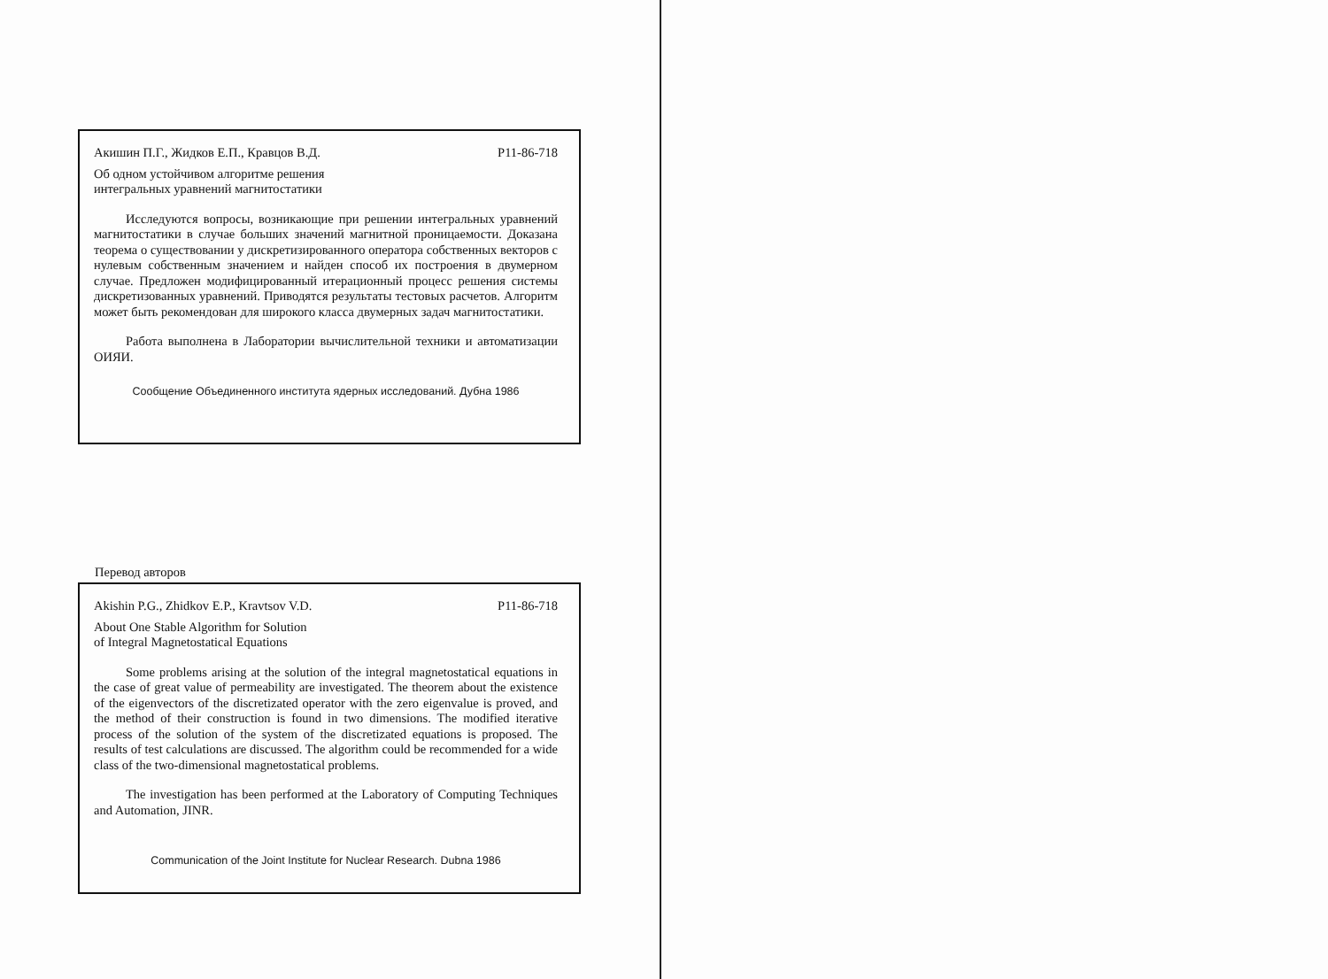Акишин П.Г., Жидков Е.П., Кравцов В.Д. P11-86-718
Об одном устойчивом алгоритме решения
интегральных уравнений магнитостатики
Исследуются вопросы, возникающие при решении интегральных уравнений магнитостатики в случае больших значений магнитной проницаемости. Доказана теорема о существовании у дискретизированного оператора собственных векторов с нулевым собственным значением и найден способ их построения в двумерном случае. Предложен модифицированный итерационный процесс решения системы дискретизованных уравнений. Приводятся результаты тестовых расчетов. Алгоритм может быть рекомендован для широкого класса двумерных задач магнитостатики.
Работа выполнена в Лаборатории вычислительной техники и автоматизации ОИЯИ.
Сообщение Объединенного института ядерных исследований. Дубна 1986
Перевод авторов
Akishin P.G., Zhidkov E.P., Kravtsov V.D. P11-86-718
About One Stable Algorithm for Solution
of Integral Magnetostatical Equations
Some problems arising at the solution of the integral magnetostatical equations in the case of great value of permeability are investigated. The theorem about the existence of the eigenvectors of the discretizated operator with the zero eigenvalue is proved, and the method of their construction is found in two dimensions. The modified iterative process of the solution of the system of the discretizated equations is proposed. The results of test calculations are discussed. The algorithm could be recommended for a wide class of the two-dimensional magnetostatical problems.
The investigation has been performed at the Laboratory of Computing Techniques and Automation, JINR.
Communication of the Joint Institute for Nuclear Research. Dubna 1986